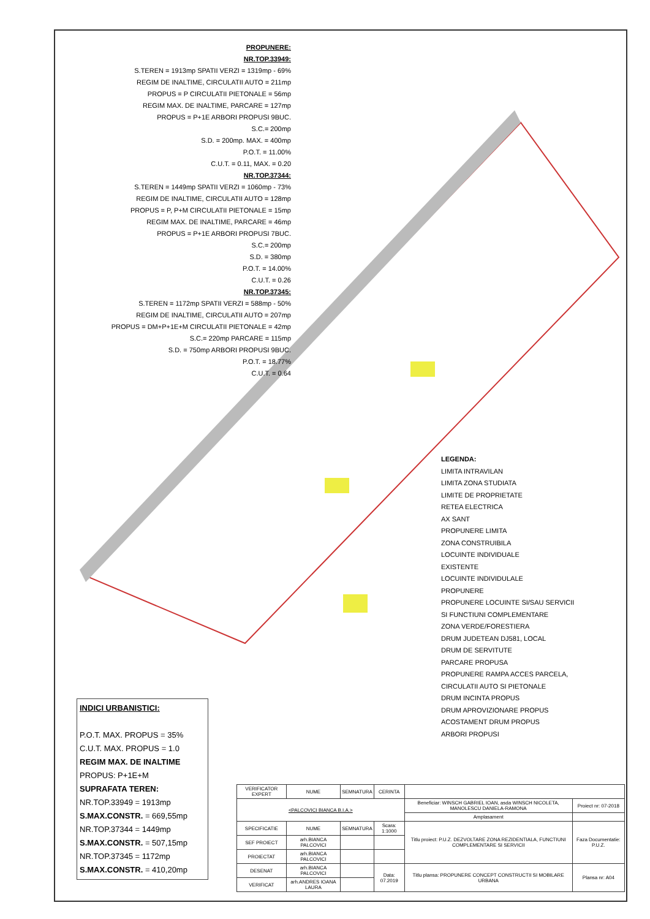PROPUNERE:
NR.TOP.33949:
S.TEREN = 1913mp SPATII VERZI = 1319mp - 69%
REGIM DE INALTIME, CIRCULATII AUTO = 211mp
PROPUS = P CIRCULATII PIETONALE = 56mp
REGIM MAX. DE INALTIME, PARCARE = 127mp
PROPUS = P+1E ARBORI PROPUSI 9BUC.
S.C.= 200mp
S.D. = 200mp. MAX. = 400mp
P.O.T. = 11.00%
C.U.T. = 0.11, MAX. = 0.20
NR.TOP.37344:
S.TEREN = 1449mp SPATII VERZI = 1060mp - 73%
REGIM DE INALTIME, CIRCULATII AUTO = 128mp
PROPUS = P, P+M CIRCULATII PIETONALE = 15mp
REGIM MAX. DE INALTIME, PARCARE = 46mp
PROPUS = P+1E ARBORI PROPUSI 7BUC.
S.C.= 200mp
S.D. = 380mp
P.O.T. = 14.00%
C.U.T. = 0.26
NR.TOP.37345:
S.TEREN = 1172mp SPATII VERZI = 588mp - 50%
REGIM DE INALTIME, CIRCULATII AUTO = 207mp
PROPUS = DM+P+1E+M CIRCULATII PIETONALE = 42mp
S.C.= 220mp PARCARE = 115mp
S.D. = 750mp ARBORI PROPUSI 9BUC.
P.O.T. = 18.77%
C.U.T. = 0.64
LEGENDA:
LIMITA INTRAVILAN
LIMITA ZONA STUDIATA
LIMITE DE PROPRIETATE
RETEA ELECTRICA
AX SANT
PROPUNERE LIMITA
ZONA CONSTRUIBILA
LOCUINTE INDIVIDUALE
EXISTENTE
LOCUINTE INDIVIDULALE
PROPUNERE
PROPUNERE LOCUINTE SI/SAU SERVICII
SI FUNCTIUNI COMPLEMENTARE
ZONA VERDE/FORESTIERA
DRUM JUDETEAN DJ581, LOCAL
DRUM DE SERVITUTE
PARCARE PROPUSA
PROPUNERE RAMPA ACCES PARCELA,
CIRCULATII AUTO SI PIETONALE
DRUM INCINTA PROPUS
DRUM APROVIZIONARE PROPUS
ACOSTAMENT DRUM PROPUS
ARBORI PROPUSI
INDICI URBANISTICI:
P.O.T. MAX. PROPUS = 35%
C.U.T. MAX. PROPUS = 1.0
REGIM MAX. DE INALTIME
PROPUS: P+1E+M
SUPRAFATA TEREN:
NR.TOP.33949 = 1913mp
S.MAX.CONSTR. = 669,55mp
NR.TOP.37344 = 1449mp
S.MAX.CONSTR. = 507,15mp
NR.TOP.37345 = 1172mp
S.MAX.CONSTR. = 410,20mp
| VERIFICATOR EXPERT | NUME | SEMNATURA | CERINTA | | |
| <PALCOVICI BIANCA B.I.A.> | | | | Beneficiar: WINSCH GABRIEL IOAN, asda WINSCH NICOLETA, MANOLESCU DANIELA-RAMONA | Proiect nr: 07-2018 |
| | | | | Amplasament | |
| SPECIFICATIE | NUME | SEMNATURA | Scara: 1:1000 | Titlu proiect: P.U.Z. DEZVOLTARE ZONA REZIDENTIALA, FUNCTIUNI COMPLEMENTARE SI SERVICII | Faza Documentatie: P.U.Z. |
| SEF PROIECT | arh.BIANCA PALCOVICI | | | | |
| PROIECTAT | arh.BIANCA PALCOVICI | | | | |
| DESENAT | arh.BIANCA PALCOVICI | | Data: 07.2019 | Titlu plansa: PROPUNERE CONCEPT CONSTRUCTII SI MOBILARE URBANA | Plansa nr: A04 |
| VERIFICAT | arh.ANDRES IOANA LAURA | | | | |